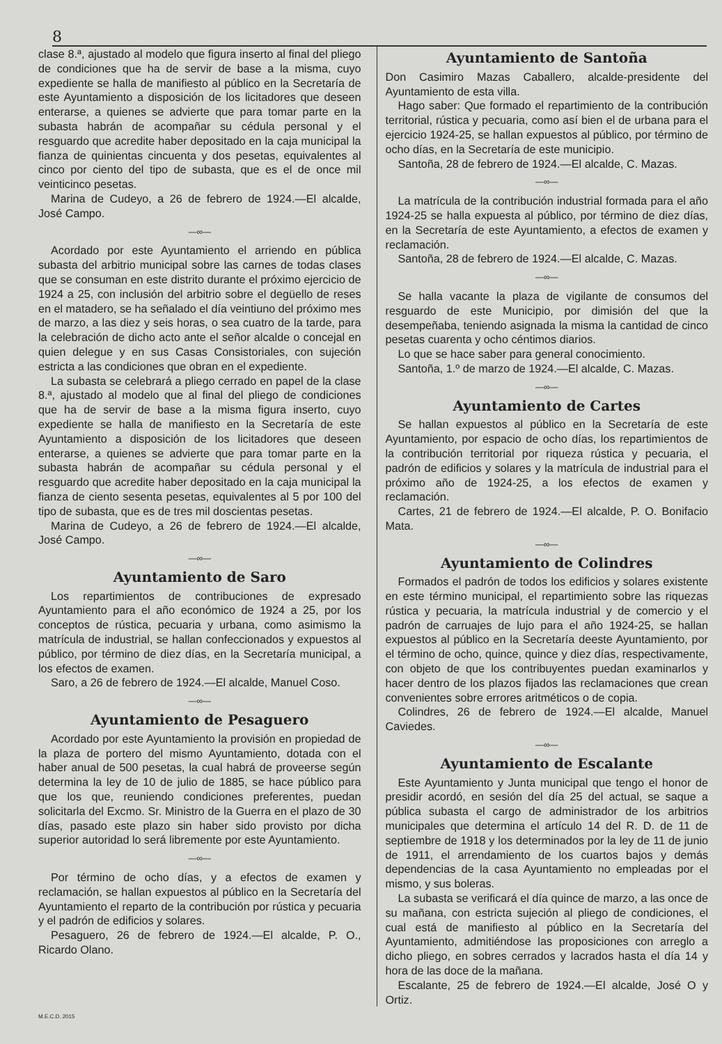8
clase 8.ª, ajustado al modelo que figura inserto al final del pliego de condiciones que ha de servir de base a la misma, cuyo expediente se halla de manifiesto al público en la Secretaría de este Ayuntamiento a disposición de los licitadores que deseen enterarse, a quienes se advierte que para tomar parte en la subasta habrán de acompañar su cédula personal y el resguardo que acredite haber depositado en la caja municipal la fianza de quinientas cincuenta y dos pesetas, equivalentes al cinco por ciento del tipo de subasta, que es el de once mil veinticinco pesetas.
Marina de Cudeyo, a 26 de febrero de 1924.—El alcalde, José Campo.
—∞—
Acordado por este Ayuntamiento el arriendo en pública subasta del arbitrio municipal sobre las carnes de todas clases que se consuman en este distrito durante el próximo ejercicio de 1924 a 25, con inclusión del arbitrio sobre el degüello de reses en el matadero, se ha señalado el día veintiuno del próximo mes de marzo, a las diez y seis horas, o sea cuatro de la tarde, para la celebración de dicho acto ante el señor alcalde o concejal en quien delegue y en sus Casas Consistoriales, con sujeción estricta a las condiciones que obran en el expediente.
La subasta se celebrará a pliego cerrado en papel de la clase 8.ª, ajustado al modelo que al final del pliego de condiciones que ha de servir de base a la misma figura inserto, cuyo expediente se halla de manifiesto en la Secretaría de este Ayuntamiento a disposición de los licitadores que deseen enterarse, a quienes se advierte que para tomar parte en la subasta habrán de acompañar su cédula personal y el resguardo que acredite haber depositado en la caja municipal la fianza de ciento sesenta pesetas, equivalentes al 5 por 100 del tipo de subasta, que es de tres mil doscientas pesetas.
Marina de Cudeyo, a 26 de febrero de 1924.—El alcalde, José Campo.
—∞—
Ayuntamiento de Saro
Los repartimientos de contribuciones de expresado Ayuntamiento para el año económico de 1924 a 25, por los conceptos de rústica, pecuaria y urbana, como asimismo la matrícula de industrial, se hallan confeccionados y expuestos al público, por término de diez días, en la Secretaría municipal, a los efectos de examen.
Saro, a 26 de febrero de 1924.—El alcalde, Manuel Coso.
—∞—
Ayuntamiento de Pesaguero
Acordado por este Ayuntamiento la provisión en propiedad de la plaza de portero del mismo Ayuntamiento, dotada con el haber anual de 500 pesetas, la cual habrá de proveerse según determina la ley de 10 de julio de 1885, se hace público para que los que, reuniendo condiciones preferentes, puedan solicitarla del Excmo. Sr. Ministro de la Guerra en el plazo de 30 días, pasado este plazo sin haber sido provisto por dicha superior autoridad lo será libremente por este Ayuntamiento.
—∞—
Por término de ocho días, y a efectos de examen y reclamación, se hallan expuestos al público en la Secretaría del Ayuntamiento el reparto de la contribución por rústica y pecuaria y el padrón de edificios y solares.
Pesaguero, 26 de febrero de 1924.—El alcalde, P. O., Ricardo Olano.
Ayuntamiento de Santoña
Don Casimiro Mazas Caballero, alcalde-presidente del Ayuntamiento de esta villa.
Hago saber: Que formado el repartimiento de la contribución territorial, rústica y pecuaria, como así bien el de urbana para el ejercicio 1924-25, se hallan expuestos al público, por término de ocho días, en la Secretaría de este municipio.
Santoña, 28 de febrero de 1924.—El alcalde, C. Mazas.
—∞—
La matrícula de la contribución industrial formada para el año 1924-25 se halla expuesta al público, por término de diez días, en la Secretaría de este Ayuntamiento, a efectos de examen y reclamación.
Santoña, 28 de febrero de 1924.—El alcalde, C. Mazas.
—∞—
Se halla vacante la plaza de vigilante de consumos del resguardo de este Municipio, por dimisión del que la desempeñaba, teniendo asignada la misma la cantidad de cinco pesetas cuarenta y ocho céntimos diarios.
Lo que se hace saber para general conocimiento.
Santoña, 1.º de marzo de 1924.—El alcalde, C. Mazas.
—∞—
Ayuntamiento de Cartes
Se hallan expuestos al público en la Secretaría de este Ayuntamiento, por espacio de ocho días, los repartimientos de la contribución territorial por riqueza rústica y pecuaria, el padrón de edificios y solares y la matrícula de industrial para el próximo año de 1924-25, a los efectos de examen y reclamación.
Cartes, 21 de febrero de 1924.—El alcalde, P. O. Bonifacio Mata.
—∞—
Ayuntamiento de Colindres
Formados el padrón de todos los edificios y solares existente en este término municipal, el repartimiento sobre las riquezas rústica y pecuaria, la matrícula industrial y de comercio y el padrón de carruajes de lujo para el año 1924-25, se hallan expuestos al público en la Secretaría deeste Ayuntamiento, por el término de ocho, quince, quince y diez días, respectivamente, con objeto de que los contribuyentes puedan examinarlos y hacer dentro de los plazos fijados las reclamaciones que crean convenientes sobre errores aritméticos o de copia.
Colindres, 26 de febrero de 1924.—El alcalde, Manuel Caviedes.
—∞—
Ayuntamiento de Escalante
Este Ayuntamiento y Junta municipal que tengo el honor de presidir acordó, en sesión del día 25 del actual, se saque a pública subasta el cargo de administrador de los arbitrios municipales que determina el artículo 14 del R. D. de 11 de septiembre de 1918 y los determinados por la ley de 11 de junio de 1911, el arrendamiento de los cuartos bajos y demás dependencias de la casa Ayuntamiento no empleadas por el mismo, y sus boleras.
La subasta se verificará el día quince de marzo, a las once de su mañana, con estricta sujeción al pliego de condiciones, el cual está de manifiesto al público en la Secretaría del Ayuntamiento, admitiéndose las proposiciones con arreglo a dicho pliego, en sobres cerrados y lacrados hasta el día 14 y hora de las doce de la mañana.
Escalante, 25 de febrero de 1924.—El alcalde, José O y Ortiz.
M.E.C.D. 2015